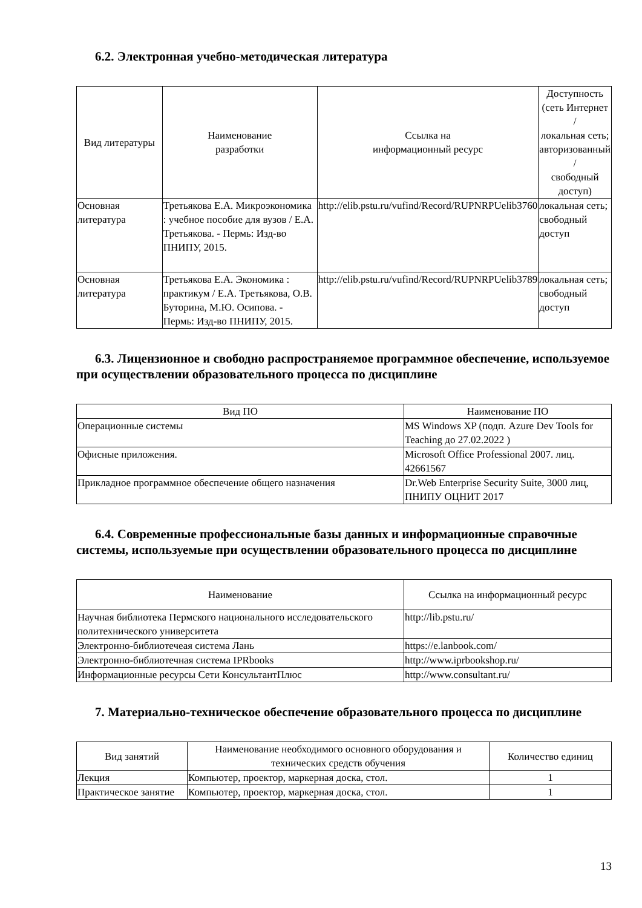6.2. Электронная учебно-методическая литература
| Вид литературы | Наименование разработки | Ссылка на информационный ресурс | Доступность (сеть Интернет / локальная сеть; авторизованный / свободный доступ) |
| --- | --- | --- | --- |
| Основная литература | Третьякова Е.А. Микроэкономика : учебное пособие для вузов / Е.А. Третьякова. - Пермь: Изд-во ПНИПУ, 2015. | http://elib.pstu.ru/vufind/Record/RUPNRPUelib3760 | локальная сеть; свободный доступ |
| Основная литература | Третьякова Е.А. Экономика : практикум / Е.А. Третьякова, О.В. Буторина, М.Ю. Осипова. - Пермь: Изд-во ПНИПУ, 2015. | http://elib.pstu.ru/vufind/Record/RUPNRPUelib3789 | локальная сеть; свободный доступ |
6.3. Лицензионное и свободно распространяемое программное обеспечение, используемое при осуществлении образовательного процесса по дисциплине
| Вид ПО | Наименование ПО |
| --- | --- |
| Операционные системы | MS Windows XP (подп. Azure Dev Tools for Teaching до 27.02.2022 ) |
| Офисные приложения. | Microsoft Office Professional 2007. лиц. 42661567 |
| Прикладное программное обеспечение общего назначения | Dr.Web Enterprise Security Suite, 3000 лиц, ПНИПУ ОЦНИТ 2017 |
6.4. Современные профессиональные базы данных и информационные справочные системы, используемые при осуществлении образовательного процесса по дисциплине
| Наименование | Ссылка на информационный ресурс |
| --- | --- |
| Научная библиотека Пермского национального исследовательского политехнического университета | http://lib.pstu.ru/ |
| Электронно-библиотечеая система Лань | https://e.lanbook.com/ |
| Электронно-библиотечная система IPRbooks | http://www.iprbookshop.ru/ |
| Информационные ресурсы Сети КонсультантПлюс | http://www.consultant.ru/ |
7. Материально-техническое обеспечение образовательного процесса по дисциплине
| Вид занятий | Наименование необходимого основного оборудования и технических средств обучения | Количество единиц |
| --- | --- | --- |
| Лекция | Компьютер, проектор, маркерная доска, стол. | 1 |
| Практическое занятие | Компьютер, проектор, маркерная доска, стол. | 1 |
13